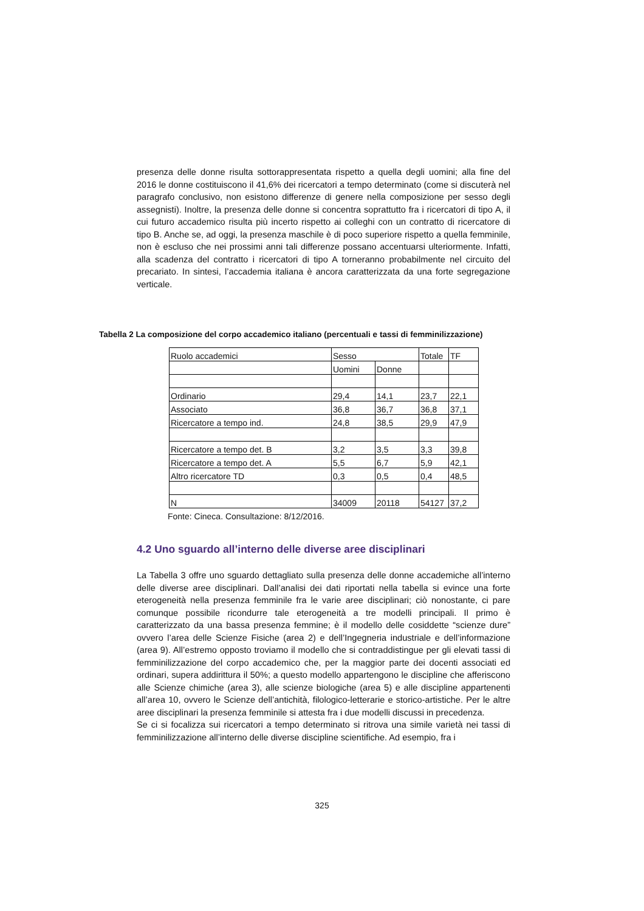presenza delle donne risulta sottorappresentata rispetto a quella degli uomini; alla fine del 2016 le donne costituiscono il 41,6% dei ricercatori a tempo determinato (come si discuterà nel paragrafo conclusivo, non esistono differenze di genere nella composizione per sesso degli assegnisti). Inoltre, la presenza delle donne si concentra soprattutto fra i ricercatori di tipo A, il cui futuro accademico risulta più incerto rispetto ai colleghi con un contratto di ricercatore di tipo B. Anche se, ad oggi, la presenza maschile è di poco superiore rispetto a quella femminile, non è escluso che nei prossimi anni tali differenze possano accentuarsi ulteriormente. Infatti, alla scadenza del contratto i ricercatori di tipo A torneranno probabilmente nel circuito del precariato. In sintesi, l’accademia italiana è ancora caratterizzata da una forte segregazione verticale.
Tabella 2 La composizione del corpo accademico italiano (percentuali e tassi di femminilizzazione)
| Ruolo accademici | Sesso | | Totale | TF |
| | Uomini | Donne | | |
| Ordinario | 29,4 | 14,1 | 23,7 | 22,1 |
| Associato | 36,8 | 36,7 | 36,8 | 37,1 |
| Ricercatore a tempo ind. | 24,8 | 38,5 | 29,9 | 47,9 |
| Ricercatore a tempo det. B | 3,2 | 3,5 | 3,3 | 39,8 |
| Ricercatore a tempo det. A | 5,5 | 6,7 | 5,9 | 42,1 |
| Altro ricercatore TD | 0,3 | 0,5 | 0,4 | 48,5 |
| N | 34009 | 20118 | 54127 | 37,2 |
Fonte: Cineca. Consultazione: 8/12/2016.
4.2 Uno sguardo all’interno delle diverse aree disciplinari
La Tabella 3 offre uno sguardo dettagliato sulla presenza delle donne accademiche all’interno delle diverse aree disciplinari. Dall’analisi dei dati riportati nella tabella si evince una forte eterogeneità nella presenza femminile fra le varie aree disciplinari; ciò nonostante, ci pare comunque possibile ricondurre tale eterogeneità a tre modelli principali. Il primo è caratterizzato da una bassa presenza femmine; è il modello delle cosiddette “scienze dure” ovvero l’area delle Scienze Fisiche (area 2) e dell’Ingegneria industriale e dell’informazione (area 9). All’estremo opposto troviamo il modello che si contraddistingue per gli elevati tassi di femminilizzazione del corpo accademico che, per la maggior parte dei docenti associati ed ordinari, supera addirittura il 50%; a questo modello appartengono le discipline che afferiscono alle Scienze chimiche (area 3), alle scienze biologiche (area 5) e alle discipline appartenenti all’area 10, ovvero le Scienze dell’antichità, filologico-letterarie e storico-artistiche. Per le altre aree disciplinari la presenza femminile si attesta fra i due modelli discussi in precedenza.
Se ci si focalizza sui ricercatori a tempo determinato si ritrova una simile varietà nei tassi di femminilizzazione all’interno delle diverse discipline scientifiche. Ad esempio, fra i
325